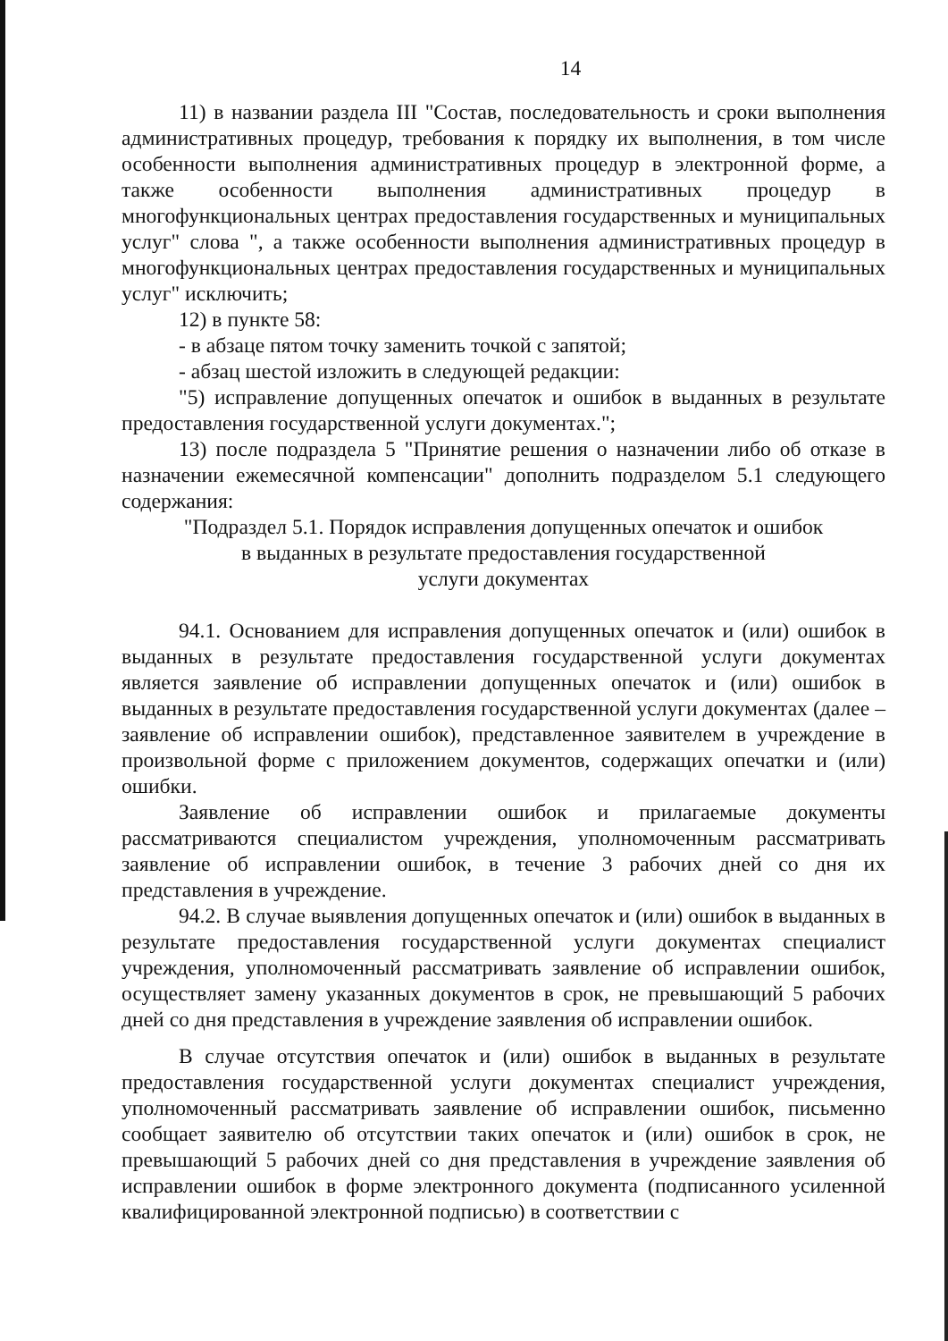14
11) в названии раздела III "Состав, последовательность и сроки выполнения административных процедур, требования к порядку их выполнения, в том числе особенности выполнения административных процедур в электронной форме, а также особенности выполнения административных процедур в многофункциональных центрах предоставления государственных и муниципальных услуг" слова ", а также особенности выполнения административных процедур в многофункциональных центрах предоставления государственных и муниципальных услуг" исключить;
12) в пункте 58:
- в абзаце пятом точку заменить точкой с запятой;
- абзац шестой изложить в следующей редакции:
"5) исправление допущенных опечаток и ошибок в выданных в результате предоставления государственной услуги документах.";
13) после подраздела 5 "Принятие решения о назначении либо об отказе в назначении ежемесячной компенсации" дополнить подразделом 5.1 следующего содержания:
"Подраздел 5.1. Порядок исправления допущенных опечаток и ошибок
в выданных в результате предоставления государственной
услуги документах
94.1. Основанием для исправления допущенных опечаток и (или) ошибок в выданных в результате предоставления государственной услуги документах является заявление об исправлении допущенных опечаток и (или) ошибок в выданных в результате предоставления государственной услуги документах (далее – заявление об исправлении ошибок), представленное заявителем в учреждение в произвольной форме с приложением документов, содержащих опечатки и (или) ошибки.
Заявление об исправлении ошибок и прилагаемые документы рассматриваются специалистом учреждения, уполномоченным рассматривать заявление об исправлении ошибок, в течение 3 рабочих дней со дня их представления в учреждение.
94.2. В случае выявления допущенных опечаток и (или) ошибок в выданных в результате предоставления государственной услуги документах специалист учреждения, уполномоченный рассматривать заявление об исправлении ошибок, осуществляет замену указанных документов в срок, не превышающий 5 рабочих дней со дня представления в учреждение заявления об исправлении ошибок.
В случае отсутствия опечаток и (или) ошибок в выданных в результате предоставления государственной услуги документах специалист учреждения, уполномоченный рассматривать заявление об исправлении ошибок, письменно сообщает заявителю об отсутствии таких опечаток и (или) ошибок в срок, не превышающий 5 рабочих дней со дня представления в учреждение заявления об исправлении ошибок в форме электронного документа (подписанного усиленной квалифицированной электронной подписью) в соответствии с